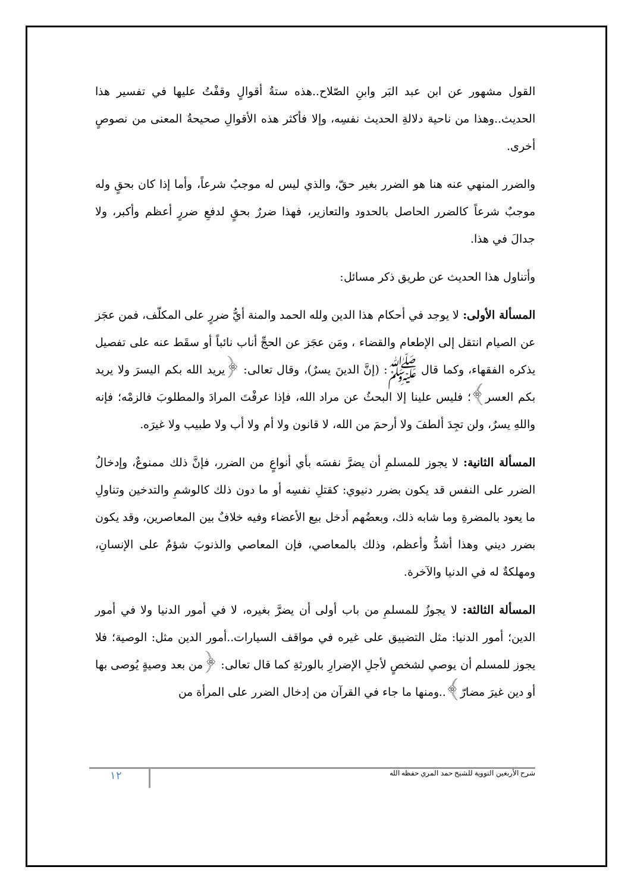القول مشهور عن ابن عبد البَر وابنِ الصّلاح..هذه ستةُ أقوالٍ وقفْتُ عليها في تفسير هذا الحديث..وهذا من ناحية دلالةِ الحديث نفسِه، وإلا فأكثر هذه الأقوالِ صحيحةُ المعنى من نصوصٍ أخرى.
والضرر المنهي عنه هنا هو الضرر بغير حقّ، والذي ليس له موجبٌ شرعاً، وأما إذا كان بحقٍ وله موجبٌ شرعاً كالضرر الحاصل بالحدود والتعازير، فهذا ضررٌ بحقٍ لدفعِ ضررٍ أعظم وأكبر، ولا جدالَ في هذا.
وأتناول هذا الحديث عن طريق ذكر مسائل:
المسألة الأولى: لا يوجد في أحكام هذا الدين ولله الحمد والمنة أيُّ ضررٍ على المكلّف، فمن عجَز عن الصيام انتقل إلى الإطعام والقضاء ، ومَن عجَز عن الحجِّ أناب نائباً أو سقَط عنه على تفصيل يذكره الفقهاء، وكما قال ﷺ: (إنَّ الدينَ يسرٌ)، وقال تعالى: ﴿يريد الله بكم اليسرَ ولا يريد بكم العسر﴾؛ فليس علينا إلا البحثُ عن مراد الله، فإذا عرفْتَ المرادَ والمطلوبَ فالزمْه؛ فإنه واللهِ يسرٌ، ولن تجِدَ ألطفَ ولا أرحمَ من الله، لا قانون ولا أم ولا أب ولا طبيب ولا غيرَه.
المسألة الثانية: لا يجوز للمسلمِ أن يضرَّ نفسَه بأي أنواعٍ من الضرر، فإنَّ ذلك ممنوعٌ، وإدخالُ الضرر على النفس قد يكون بضرر دنيوي: كقتلِ نفسِه أو ما دون ذلك كالوشمِ والتدخين وتناولِ ما يعود بالمضرةِ وما شابه ذلك، وبعضُهم أدخل بيع الأعضاء وفيه خلافٌ بين المعاصرين، وقد يكون بضرر ديني وهذا أشدُّ وأعظم، وذلك بالمعاصي، فإن المعاصي والذنوبَ شؤمٌ على الإنسانِ، ومهلكةٌ له في الدنيا والآخرة.
المسألة الثالثة: لا يجوزُ للمسلمِ من باب أولى أن يضرَّ بغيره، لا في أمور الدنيا ولا في أمور الدين؛ أمور الدنيا: مثل التضييق على غيره في مواقف السيارات..أمور الدين مثل: الوصية؛ فلا يجوز للمسلم أن يوصي لشخصٍ لأجلِ الإضرارِ بالورثةِ كما قال تعالى: ﴿من بعد وصيةٍ يُوصى بها أو دين غيرَ مضارّ﴾..ومنها ما جاء في القرآن من إدخال الضرر على المرأة من
شرح الأربعين النووية للشيخ حمد المري حفظه الله ١٢